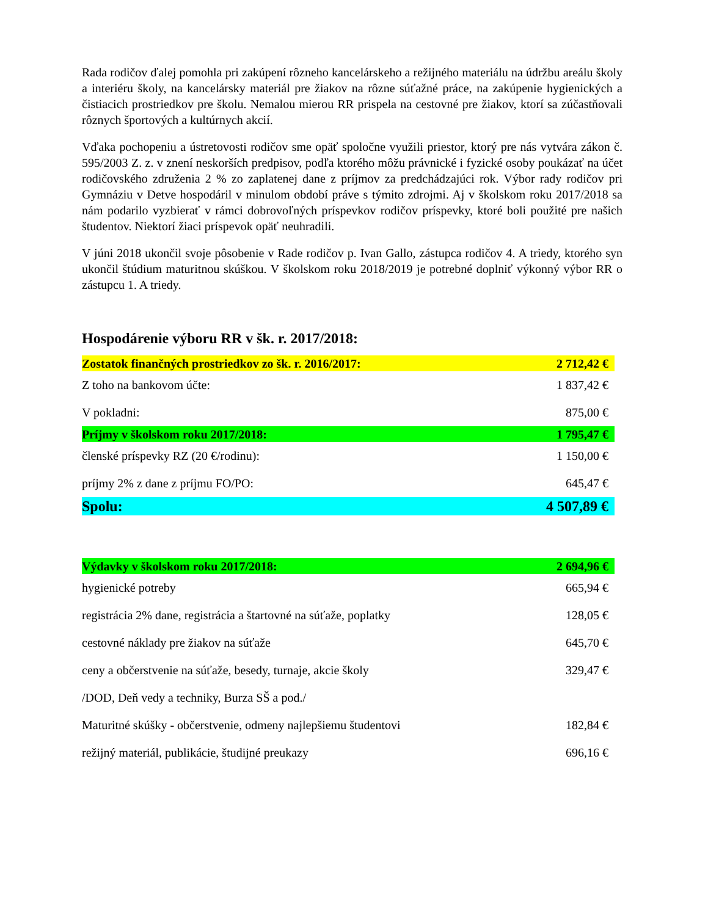Rada rodičov ďalej pomohla pri zakúpení rôzneho kancelárskeho a režijného materiálu na údržbu areálu školy a interiéru školy, na kancelársky materiál pre žiakov na rôzne súťažné práce, na zakúpenie hygienických a čistiacich prostriedkov pre školu. Nemalou mierou RR prispela na cestovné pre žiakov, ktorí sa zúčastňovali rôznych športových a kultúrnych akcií.
Vďaka pochopeniu a ústretovosti rodičov sme opäť spoločne využili priestor, ktorý pre nás vytvára zákon č. 595/2003 Z. z. v znení neskorších predpisov, podľa ktorého môžu právnické i fyzické osoby poukázať na účet rodičovského združenia 2 % zo zaplatenej dane z príjmov za predchádzajúci rok. Výbor rady rodičov pri Gymnáziu v Detve hospodáril v minulom období práve s týmito zdrojmi. Aj v školskom roku 2017/2018 sa nám podarilo vyzbierať v rámci dobrovoľných príspevkov rodičov príspevky, ktoré boli použité pre našich študentov. Niektorí žiaci príspevok opäť neuhradili.
V júni 2018 ukončil svoje pôsobenie v Rade rodičov p. Ivan Gallo, zástupca rodičov 4. A triedy, ktorého syn ukončil štúdium maturitnou skúškou. V školskom roku 2018/2019 je potrebné doplniť výkonný výbor RR o zástupcu 1. A triedy.
Hospodárenie výboru RR v šk. r. 2017/2018:
| Zostatok finančných prostriedkov zo šk. r. 2016/2017: | 2 712,42 € |
| Z toho na bankovom účte: | 1 837,42 € |
| V pokladni: | 875,00 € |
| Príjmy v školskom roku 2017/2018: | 1 795,47 € |
| členské príspevky RZ (20 €/rodinu): | 1 150,00 € |
| príjmy 2% z dane z príjmu FO/PO: | 645,47 € |
| Spolu: | 4 507,89 € |
| Výdavky v školskom roku 2017/2018: | 2 694,96 € |
| hygienické potreby | 665,94 € |
| registrácia 2% dane, registrácia a štartovné na súťaže, poplatky | 128,05 € |
| cestovné náklady pre žiakov na súťaže | 645,70 € |
| ceny a občerstvenie na súťaže, besedy, turnaje, akcie školy | 329,47 € |
| /DOD, Deň vedy a techniky, Burza SŠ a pod./ | |
| Maturitné skúšky - občerstvenie, odmeny najlepšiemu študentovi | 182,84 € |
| režijný materiál, publikácie, študijné preukazy | 696,16 € |